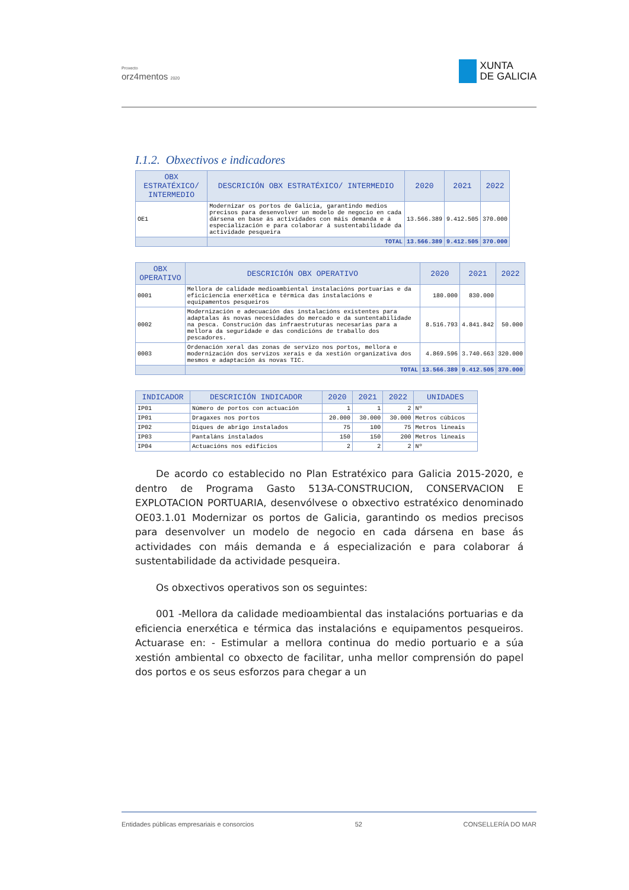Proxecto
orz4mentos 2020
XUNTA
DE GALICIA
I.1.2. Obxectivos e indicadores
| OBX ESTRATÉXICO/ INTERMEDIO | DESCRICIÓN OBX ESTRATÉXICO/ INTERMEDIO | 2020 | 2021 | 2022 |
| --- | --- | --- | --- | --- |
| OE1 | Modernizar os portos de Galicia, garantindo medios precisos para desenvolver un modelo de negocio en cada dársena en base ás actividades con máis demanda e á especialización e para colaborar á sustentabilidade da actividade pesqueira | 13.566.389 | 9.412.505 | 370.000 |
| | TOTAL | 13.566.389 | 9.412.505 | 370.000 |
| OBX OPERATIVO | DESCRICIÓN OBX OPERATIVO | 2020 | 2021 | 2022 |
| --- | --- | --- | --- | --- |
| 0001 | Mellora de calidade medioambiental instalacións portuarias e da eficiciencia enerxética e térmica das instalacións e equipamentos pesqueiros | 180.000 | 830.000 | |
| 0002 | Modernización e adecuación das instalacións existentes para adaptalas ás novas necesidades do mercado e da suntentabilidade na pesca. Construción das infraestruturas necesarias para a mellora da seguridade e das condicións de traballo dos pescadores. | 8.516.793 | 4.841.842 | 50.000 |
| 0003 | Ordenación xeral das zonas de servizo nos portos, mellora e modernización dos servizos xerais e da xestión organizativa dos mesmos e adaptación ás novas TIC. | 4.869.596 | 3.740.663 | 320.000 |
| | TOTAL | 13.566.389 | 9.412.505 | 370.000 |
| INDICADOR | DESCRICIÓN INDICADOR | 2020 | 2021 | 2022 | UNIDADES |
| --- | --- | --- | --- | --- | --- |
| IP01 | Número de portos con actuación | 1 | 1 | 2 | Nº |
| IP01 | Dragaxes nos portos | 20.000 | 30.000 | 30.000 | Metros cúbicos |
| IP02 | Diques de abrigo instalados | 75 | 100 | 75 | Metros lineais |
| IP03 | Pantaláns instalados | 150 | 150 | 200 | Metros lineais |
| IP04 | Actuacións nos edificios | 2 | 2 | 2 | Nº |
De acordo co establecido no Plan Estratéxico para Galicia 2015-2020, e dentro de Programa Gasto 513A-CONSTRUCION, CONSERVACION E EXPLOTACION PORTUARIA, desenvólvese o obxectivo estratéxico denominado OE03.1.01 Modernizar os portos de Galicia, garantindo os medios precisos para desenvolver un modelo de negocio en cada dársena en base ás actividades con máis demanda e á especialización e para colaborar á sustentabilidade da actividade pesqueira.
Os obxectivos operativos son os seguintes:
001 -Mellora da calidade medioambiental das instalacións portuarias e da eficiencia enerxética e térmica das instalacións e equipamentos pesqueiros. Actuarase en: - Estimular a mellora continua do medio portuario e a súa xestión ambiental co obxecto de facilitar, unha mellor comprensión do papel dos portos e os seus esforzos para chegar a un
Entidades públicas empresariais e consorcios 52 CONSELLERÍA DO MAR